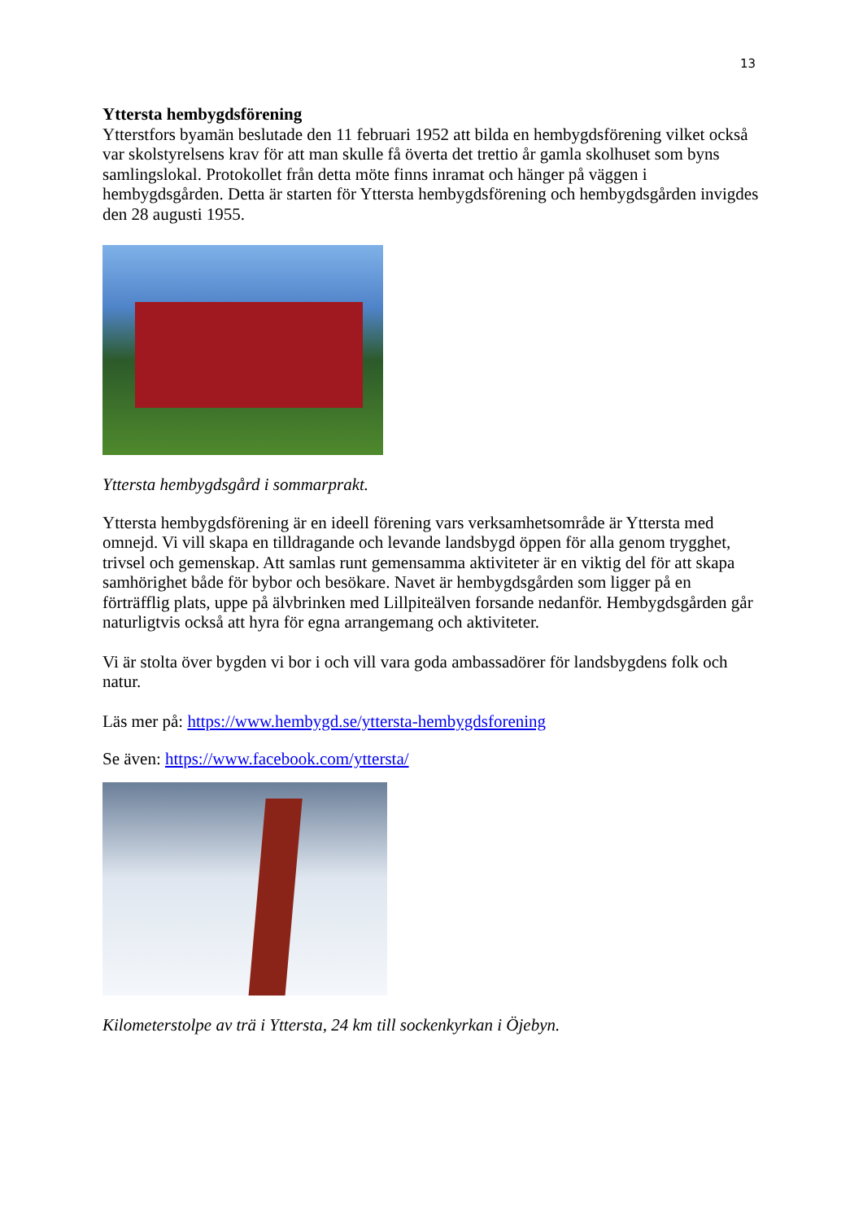13
Yttersta hembygdsförening
Ytterstfors byamän beslutade den 11 februari 1952 att bilda en hembygdsförening vilket också var skolstyrelsens krav för att man skulle få överta det trettio år gamla skolhuset som byns samlingslokal. Protokollet från detta möte finns inramat och hänger på väggen i hembygdsgården. Detta är starten för Yttersta hembygdsförening och hembygdsgården invigdes den 28 augusti 1955.
Yttersta hembygdsgård i sommarprakt.
Yttersta hembygdsförening är en ideell förening vars verksamhetsområde är Yttersta med omnejd. Vi vill skapa en tilldragande och levande landsbygd öppen för alla genom trygghet, trivsel och gemenskap. Att samlas runt gemensamma aktiviteter är en viktig del för att skapa samhörighet både för bybor och besökare. Navet är hembygdsgården som ligger på en förträfflig plats, uppe på älvbrinken med Lillpiteälven forsande nedanför. Hembygdsgården går naturligtvis också att hyra för egna arrangemang och aktiviteter.
Vi är stolta över bygden vi bor i och vill vara goda ambassadörer för landsbygdens folk och natur.
Läs mer på: https://www.hembygd.se/yttersta-hembygdsforening
Se även: https://www.facebook.com/yttersta/
Kilometerstolpe av trä i Yttersta, 24 km till sockenkyrkan i Öjebyn.